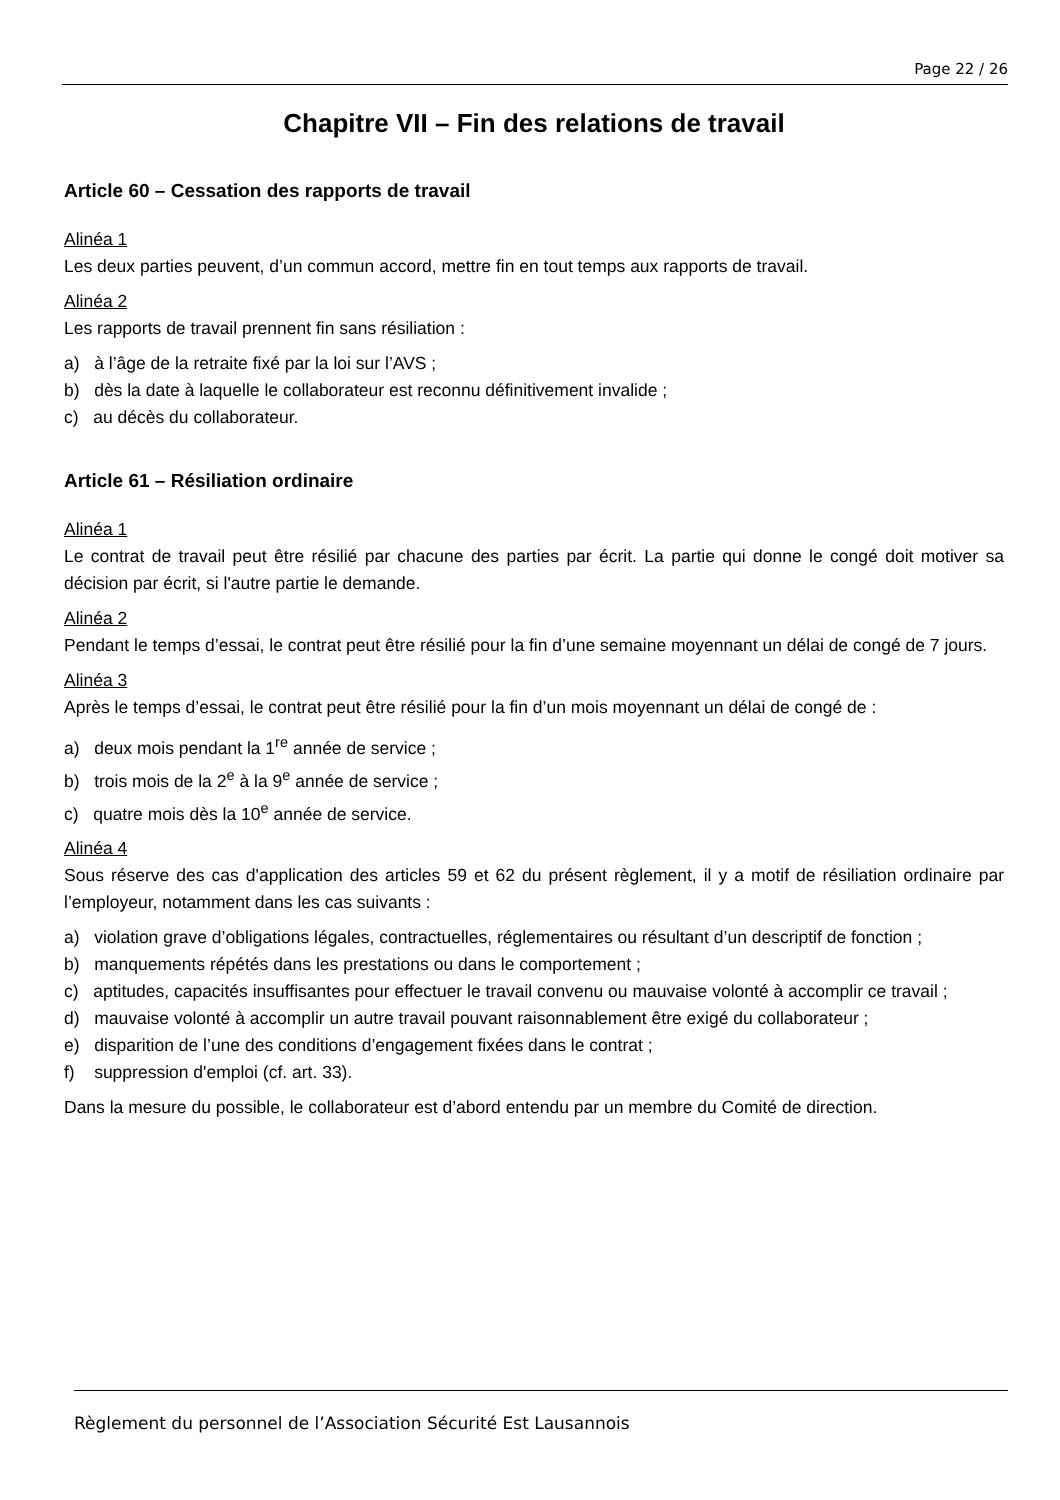Page 22 / 26
Chapitre VII – Fin des relations de travail
Article 60 – Cessation des rapports de travail
Alinéa 1
Les deux parties peuvent, d’un commun accord, mettre fin en tout temps aux rapports de travail.
Alinéa 2
Les rapports de travail prennent fin sans résiliation :
a) à l’âge de la retraite fixé par la loi sur l’AVS ;
b) dès la date à laquelle le collaborateur est reconnu définitivement invalide ;
c) au décès du collaborateur.
Article 61 – Résiliation ordinaire
Alinéa 1
Le contrat de travail peut être résilié par chacune des parties par écrit. La partie qui donne le congé doit motiver sa décision par écrit, si l'autre partie le demande.
Alinéa 2
Pendant le temps d’essai, le contrat peut être résilié pour la fin d’une semaine moyennant un délai de congé de 7 jours.
Alinéa 3
Après le temps d’essai, le contrat peut être résilié pour la fin d’un mois moyennant un délai de congé de :
a) deux mois pendant la 1<sup>re</sup> année de service ;
b) trois mois de la 2<sup>e</sup> à la 9<sup>e</sup> année de service ;
c) quatre mois dès la 10<sup>e</sup> année de service.
Alinéa 4
Sous réserve des cas d'application des articles 59 et 62 du présent règlement, il y a motif de résiliation ordinaire par l’employeur, notamment dans les cas suivants :
a) violation grave d’obligations légales, contractuelles, réglementaires ou résultant d’un descriptif de fonction ;
b) manquements répétés dans les prestations ou dans le comportement ;
c) aptitudes, capacités insuffisantes pour effectuer le travail convenu ou mauvaise volonté à accomplir ce travail ;
d) mauvaise volonté à accomplir un autre travail pouvant raisonnablement être exigé du collaborateur ;
e) disparition de l’une des conditions d’engagement fixées dans le contrat ;
f) suppression d'emploi (cf. art. 33).
Dans la mesure du possible, le collaborateur est d’abord entendu par un membre du Comité de direction.
Règlement du personnel de l’Association Sécurité Est Lausannois